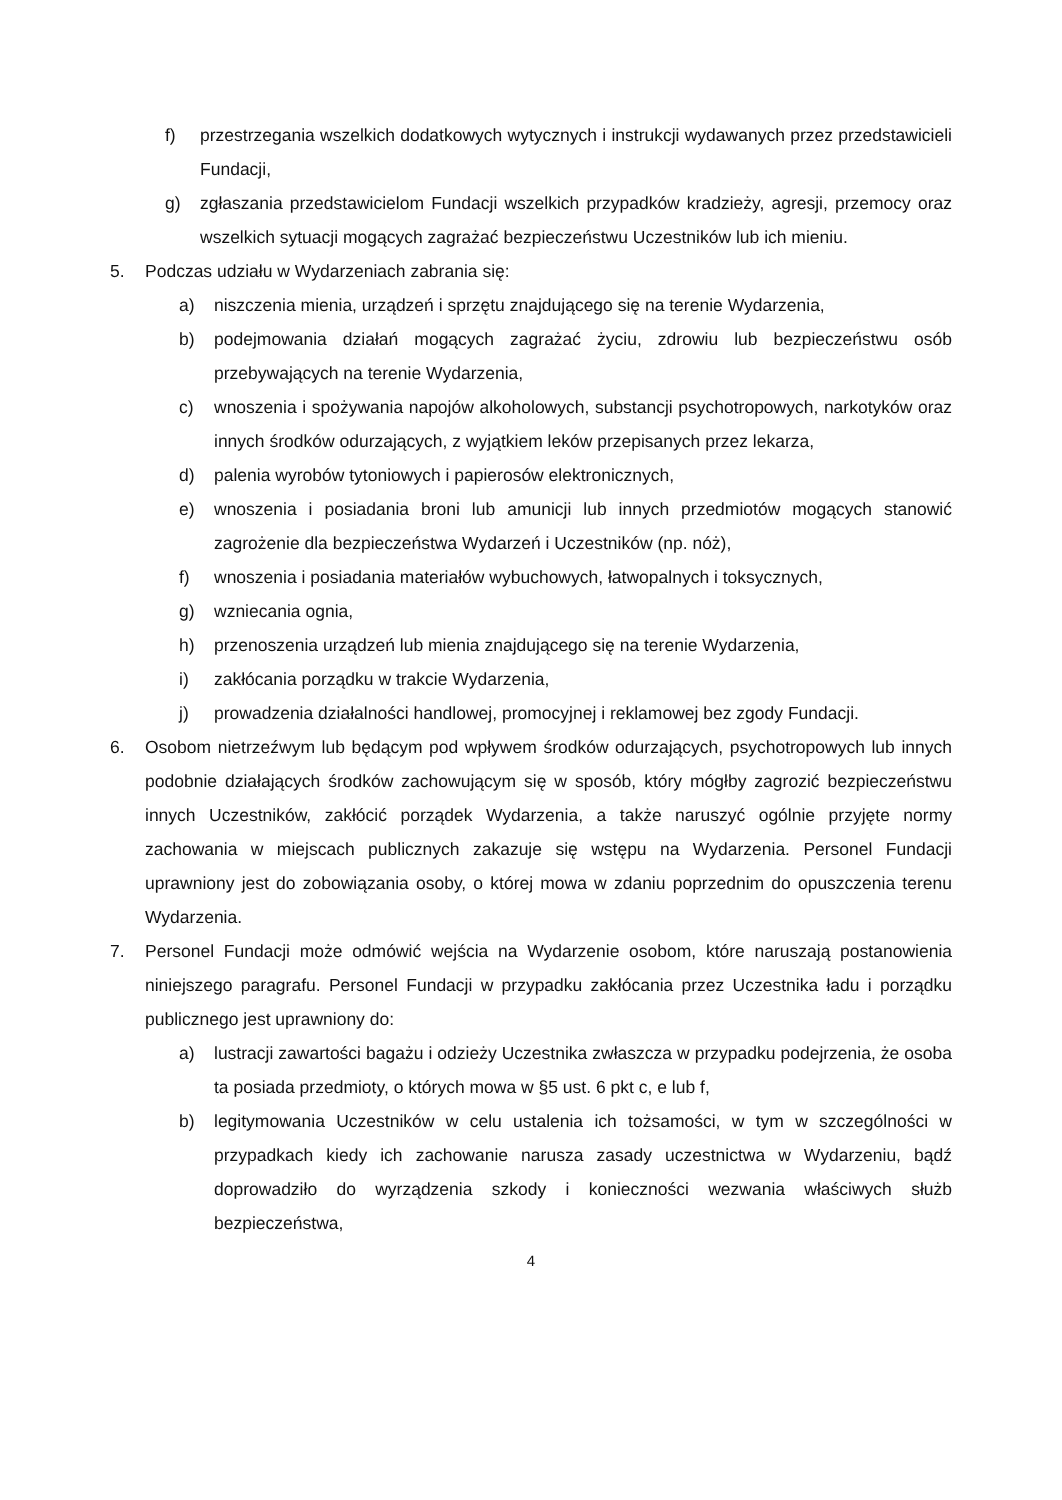f) przestrzegania wszelkich dodatkowych wytycznych i instrukcji wydawanych przez przedstawicieli Fundacji,
g) zgłaszania przedstawicielom Fundacji wszelkich przypadków kradzieży, agresji, przemocy oraz wszelkich sytuacji mogących zagrażać bezpieczeństwu Uczestników lub ich mieniu.
5. Podczas udziału w Wydarzeniach zabrania się:
a) niszczenia mienia, urządzeń i sprzętu znajdującego się na terenie Wydarzenia,
b) podejmowania działań mogących zagrażać życiu, zdrowiu lub bezpieczeństwu osób przebywających na terenie Wydarzenia,
c) wnoszenia i spożywania napojów alkoholowych, substancji psychotropowych, narkotyków oraz innych środków odurzających, z wyjątkiem leków przepisanych przez lekarza,
d) palenia wyrobów tytoniowych i papierosów elektronicznych,
e) wnoszenia i posiadania broni lub amunicji lub innych przedmiotów mogących stanowić zagrożenie dla bezpieczeństwa Wydarzeń i Uczestników (np. nóż),
f) wnoszenia i posiadania materiałów wybuchowych, łatwopalnych i toksycznych,
g) wzniecania ognia,
h) przenoszenia urządzeń lub mienia znajdującego się na terenie Wydarzenia,
i) zakłócania porządku w trakcie Wydarzenia,
j) prowadzenia działalności handlowej, promocyjnej i reklamowej bez zgody Fundacji.
6. Osobom nietrzeźwym lub będącym pod wpływem środków odurzających, psychotropowych lub innych podobnie działających środków zachowującym się w sposób, który mógłby zagrozić bezpieczeństwu innych Uczestników, zakłócić porządek Wydarzenia, a także naruszyć ogólnie przyjęte normy zachowania w miejscach publicznych zakazuje się wstępu na Wydarzenia. Personel Fundacji uprawniony jest do zobowiązania osoby, o której mowa w zdaniu poprzednim do opuszczenia terenu Wydarzenia.
7. Personel Fundacji może odmówić wejścia na Wydarzenie osobom, które naruszają postanowienia niniejszego paragrafu. Personel Fundacji w przypadku zakłócania przez Uczestnika ładu i porządku publicznego jest uprawniony do:
a) lustracji zawartości bagażu i odzieży Uczestnika zwłaszcza w przypadku podejrzenia, że osoba ta posiada przedmioty, o których mowa w §5 ust. 6 pkt c, e lub f,
b) legitymowania Uczestników w celu ustalenia ich tożsamości, w tym w szczególności w przypadkach kiedy ich zachowanie narusza zasady uczestnictwa w Wydarzeniu, bądź doprowadziło do wyrządzenia szkody i konieczności wezwania właściwych służb bezpieczeństwa,
4